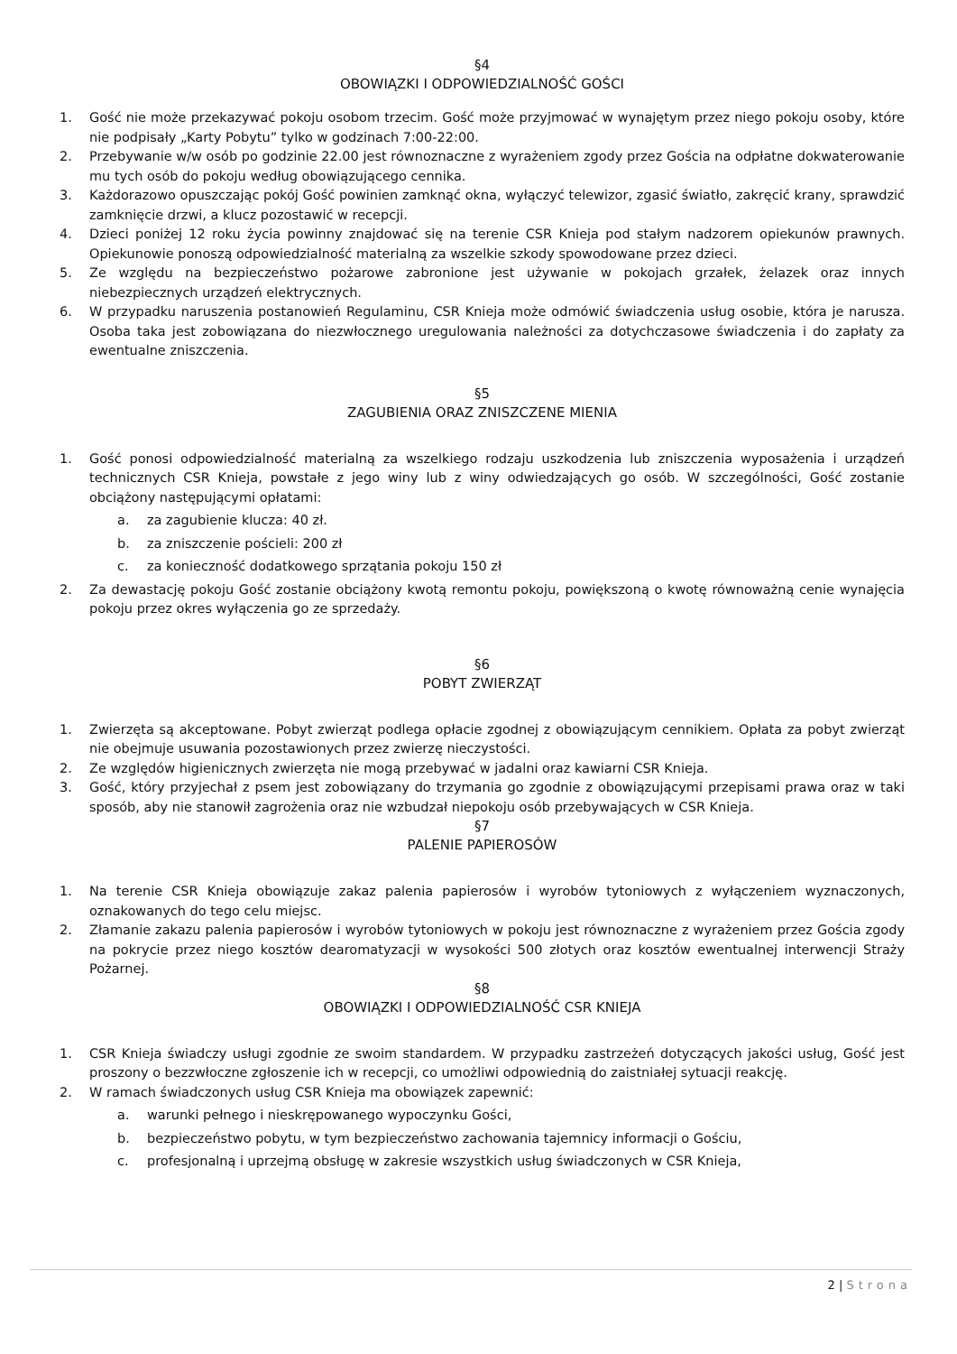§4
OBOWIĄZKI I ODPOWIEDZIALNOŚĆ GOŚCI
1. Gość nie może przekazywać pokoju osobom trzecim. Gość może przyjmować w wynajętym przez niego pokoju osoby, które nie podpisały „Karty Pobytu” tylko w godzinach 7:00-22:00.
2. Przebywanie w/w osób po godzinie 22.00 jest równoznaczne z wyrażeniem zgody przez Gościa na odpłatne dokwaterowanie mu tych osób do pokoju według obowiązującego cennika.
3. Każdorazowo opuszczając pokój Gość powinien zamknąć okna, wyłączyć telewizor, zgasić światło, zakręcić krany, sprawdzić zamknięcie drzwi, a klucz pozostawić w recepcji.
4. Dzieci poniżej 12 roku życia powinny znajdować się na terenie CSR Knieja pod stałym nadzorem opiekunów prawnych. Opiekunowie ponoszą odpowiedzialność materialną za wszelkie szkody spowodowane przez dzieci.
5. Ze względu na bezpieczeństwo pożarowe zabronione jest używanie w pokojach grzałek, żelazek oraz innych niebezpiecznych urządzeń elektrycznych.
6. W przypadku naruszenia postanowień Regulaminu, CSR Knieja może odmówić świadczenia usług osobie, która je narusza. Osoba taka jest zobowiązana do niezwłocznego uregulowania należności za dotychczasowe świadczenia i do zapłaty za ewentualne zniszczenia.
§5
ZAGUBIENIA ORAZ ZNISZCZENE MIENIA
1. Gość ponosi odpowiedzialność materialną za wszelkiego rodzaju uszkodzenia lub zniszczenia wyposażenia i urządzeń technicznych CSR Knieja, powstałe z jego winy lub z winy odwiedzających go osób. W szczególności, Gość zostanie obciążony następującymi opłatami:
a. za zagubienie klucza: 40 zł.
b. za zniszczenie pościeli: 200 zł
c. za konieczność dodatkowego sprzątania pokoju 150 zł
2. Za dewastację pokoju Gość zostanie obciążony kwotą remontu pokoju, powiększoną o kwotę równoważną cenie wynajęcia pokoju przez okres wyłączenia go ze sprzedaży.
§6
POBYT ZWIERZĄT
1. Zwierzęta są akceptowane. Pobyt zwierząt podlega opłacie zgodnej z obowiązującym cennikiem. Opłata za pobyt zwierząt nie obejmuje usuwania pozostawionych przez zwierzę nieczystości.
2. Ze względów higienicznych zwierzęta nie mogą przebywać w jadalni oraz kawiarni CSR Knieja.
3. Gość, który przyjechał z psem jest zobowiązany do trzymania go zgodnie z obowiązującymi przepisami prawa oraz w taki sposób, aby nie stanowił zagrożenia oraz nie wzbudzał niepokoju osób przebywających w CSR Knieja.
§7
PALENIE PAPIEROSÓW
1. Na terenie CSR Knieja obowiązuje zakaz palenia papierosów i wyrobów tytoniowych z wyłączeniem wyznaczonych, oznakowanych do tego celu miejsc.
2. Złamanie zakazu palenia papierosów i wyrobów tytoniowych w pokoju jest równoznaczne z wyrażeniem przez Gościa zgody na pokrycie przez niego kosztów dearomatyzacji w wysokości 500 złotych oraz kosztów ewentualnej interwencji Straży Pożarnej.
§8
OBOWIĄZKI I ODPOWIEDZIALNOŚĆ CSR KNIEJA
1. CSR Knieja świadczy usługi zgodnie ze swoim standardem. W przypadku zastrzeżeń dotyczących jakości usług, Gość jest proszony o bezzwłoczne zgłoszenie ich w recepcji, co umożliwi odpowiednią do zaistniałej sytuacji reakcję.
2. W ramach świadczonych usług CSR Knieja ma obowiązek zapewnić:
a. warunki pełnego i nieskrępowanego wypoczynku Gości,
b. bezpieczeństwo pobytu, w tym bezpieczeństwo zachowania tajemnicy informacji o Gościu,
c. profesjonalną i uprzejmą obsługę w zakresie wszystkich usług świadczonych w CSR Knieja,
2 | Strona